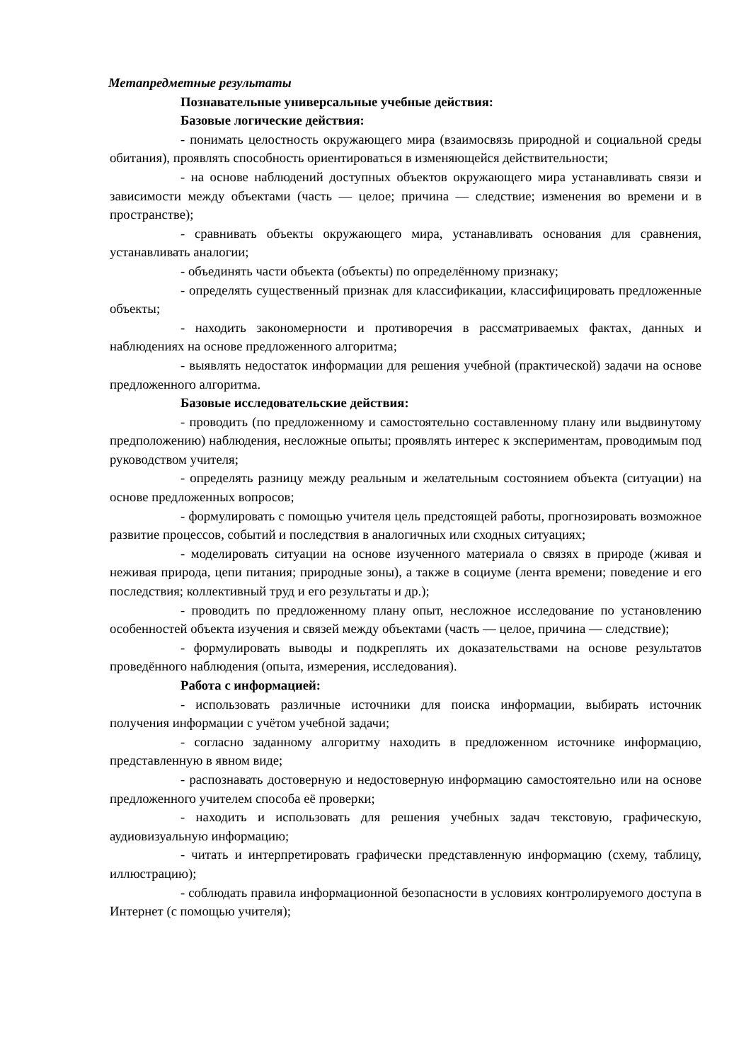Метапредметные результаты
Познавательные универсальные учебные действия:
Базовые логические действия:
- понимать целостность окружающего мира (взаимосвязь природной и социальной среды обитания), проявлять способность ориентироваться в изменяющейся действительности;
- на основе наблюдений доступных объектов окружающего мира устанавливать связи и зависимости между объектами (часть — целое; причина — следствие; изменения во времени и в пространстве);
- сравнивать объекты окружающего мира, устанавливать основания для сравнения, устанавливать аналогии;
- объединять части объекта (объекты) по определённому признаку;
- определять существенный признак для классификации, классифицировать предложенные объекты;
- находить закономерности и противоречия в рассматриваемых фактах, данных и наблюдениях на основе предложенного алгоритма;
- выявлять недостаток информации для решения учебной (практической) задачи на основе предложенного алгоритма.
Базовые исследовательские действия:
- проводить (по предложенному и самостоятельно составленному плану или выдвинутому предположению) наблюдения, несложные опыты; проявлять интерес к экспериментам, проводимым под руководством учителя;
- определять разницу между реальным и желательным состоянием объекта (ситуации) на основе предложенных вопросов;
- формулировать с помощью учителя цель предстоящей работы, прогнозировать возможное развитие процессов, событий и последствия в аналогичных или сходных ситуациях;
- моделировать ситуации на основе изученного материала о связях в природе (живая и неживая природа, цепи питания; природные зоны), а также в социуме (лента времени; поведение и его последствия; коллективный труд и его результаты и др.);
- проводить по предложенному плану опыт, несложное исследование по установлению особенностей объекта изучения и связей между объектами (часть — целое, причина — следствие);
- формулировать выводы и подкреплять их доказательствами на основе результатов проведённого наблюдения (опыта, измерения, исследования).
Работа с информацией:
- использовать различные источники для поиска информации, выбирать источник получения информации с учётом учебной задачи;
- согласно заданному алгоритму находить в предложенном источнике информацию, представленную в явном виде;
- распознавать достоверную и недостоверную информацию самостоятельно или на основе предложенного учителем способа её проверки;
- находить и использовать для решения учебных задач текстовую, графическую, аудиовизуальную информацию;
- читать и интерпретировать графически представленную информацию (схему, таблицу, иллюстрацию);
- соблюдать правила информационной безопасности в условиях контролируемого доступа в Интернет (с помощью учителя);